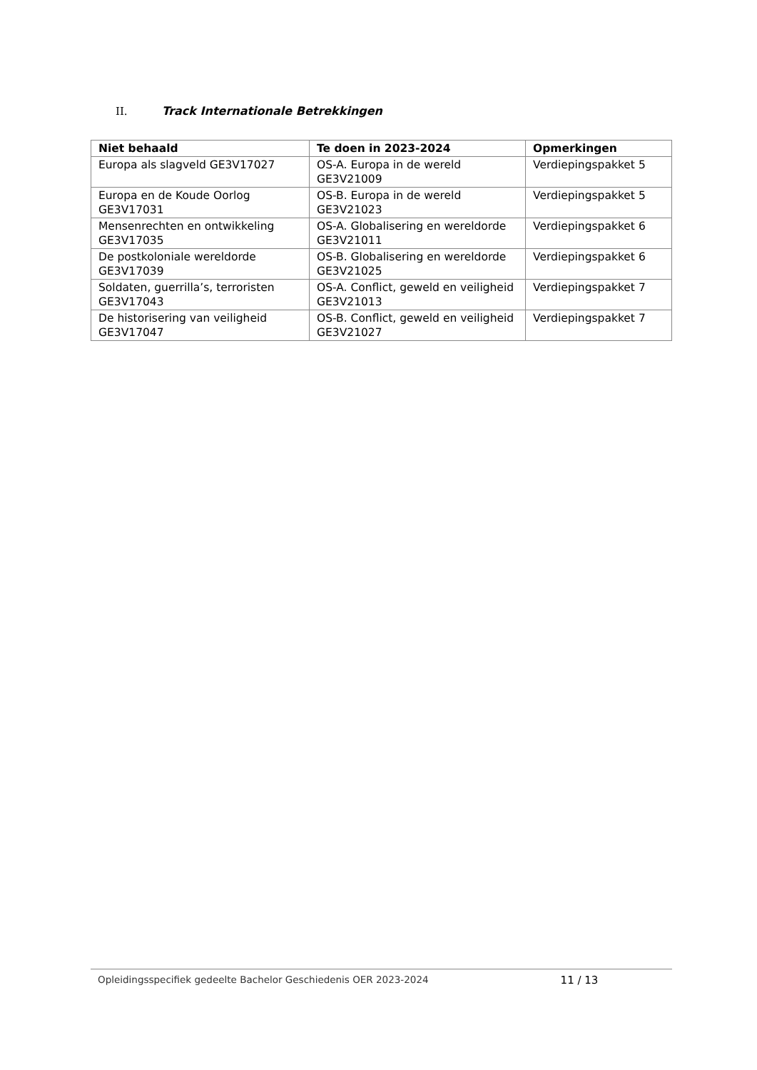II. Track Internationale Betrekkingen
| Niet behaald | Te doen in 2023-2024 | Opmerkingen |
| --- | --- | --- |
| Europa als slagveld GE3V17027 | OS-A. Europa in de wereld GE3V21009 | Verdiepingspakket 5 |
| Europa en de Koude Oorlog GE3V17031 | OS-B. Europa in de wereld GE3V21023 | Verdiepingspakket 5 |
| Mensenrechten en ontwikkeling GE3V17035 | OS-A. Globalisering en wereldorde GE3V21011 | Verdiepingspakket 6 |
| De postkoloniale wereldorde GE3V17039 | OS-B. Globalisering en wereldorde GE3V21025 | Verdiepingspakket 6 |
| Soldaten, guerrilla’s, terroristen GE3V17043 | OS-A. Conflict, geweld en veiligheid GE3V21013 | Verdiepingspakket 7 |
| De historisering van veiligheid GE3V17047 | OS-B. Conflict, geweld en veiligheid GE3V21027 | Verdiepingspakket 7 |
Opleidingsspecifiek gedeelte Bachelor Geschiedenis OER 2023-2024 11 / 13